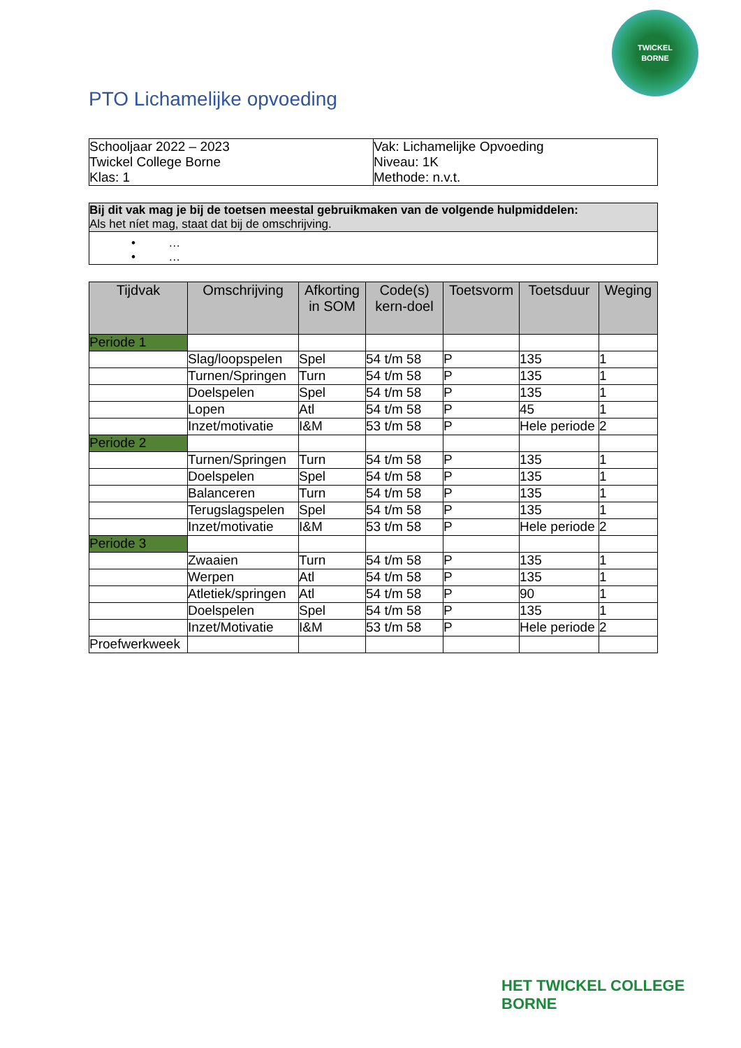TWICKEL
BORNE
PTO Lichamelijke opvoeding
| Schooljaar 2022 – 2023 Twickel College Borne Klas: 1 | Vak: Lichamelijke Opvoeding Niveau: 1K Methode: n.v.t. |
| Bij dit vak mag je bij de toetsen meestal gebruikmaken van de volgende hulpmiddelen: Als het níet mag, staat dat bij de omschrijving. |
| • … • … |
| Tijdvak | Omschrijving | Afkorting in SOM | Code(s) kern-doel | Toetsvorm | Toetsduur | Weging |
| --- | --- | --- | --- | --- | --- | --- |
| Periode 1 | | | | | | |
| | Slag/loopspelen | Spel | 54 t/m 58 | P | 135 | 1 |
| | Turnen/Springen | Turn | 54 t/m 58 | P | 135 | 1 |
| | Doelspelen | Spel | 54 t/m 58 | P | 135 | 1 |
| | Lopen | Atl | 54 t/m 58 | P | 45 | 1 |
| | Inzet/motivatie | I&M | 53 t/m 58 | P | Hele periode | 2 |
| Periode 2 | | | | | | |
| | Turnen/Springen | Turn | 54 t/m 58 | P | 135 | 1 |
| | Doelspelen | Spel | 54 t/m 58 | P | 135 | 1 |
| | Balanceren | Turn | 54 t/m 58 | P | 135 | 1 |
| | Terugslagspelen | Spel | 54 t/m 58 | P | 135 | 1 |
| | Inzet/motivatie | I&M | 53 t/m 58 | P | Hele periode | 2 |
| Periode 3 | | | | | | |
| | Zwaaien | Turn | 54 t/m 58 | P | 135 | 1 |
| | Werpen | Atl | 54 t/m 58 | P | 135 | 1 |
| | Atletiek/springen | Atl | 54 t/m 58 | P | 90 | 1 |
| | Doelspelen | Spel | 54 t/m 58 | P | 135 | 1 |
| | Inzet/Motivatie | I&M | 53 t/m 58 | P | Hele periode | 2 |
| Proefwerkweek | | | | | | |
HET TWICKEL COLLEGE
BORNE